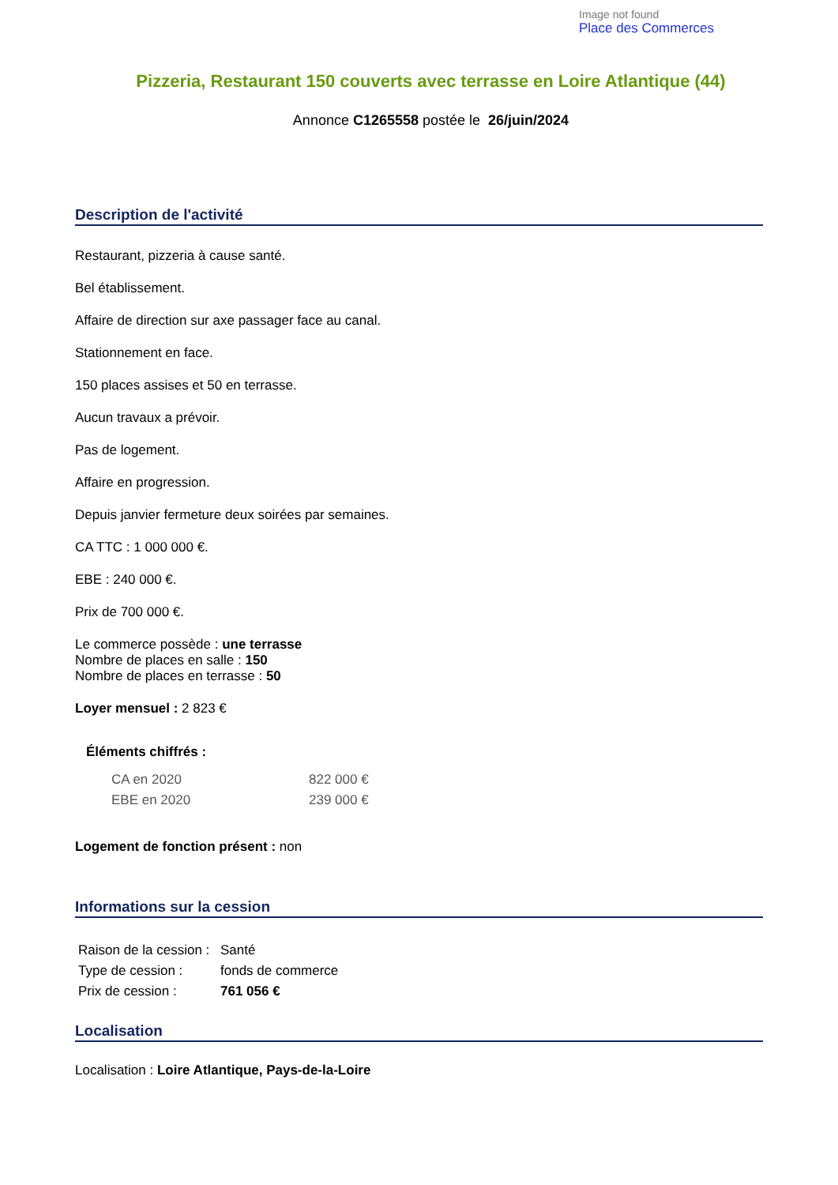Image not found
Place des Commerces
Pizzeria, Restaurant 150 couverts avec terrasse en Loire Atlantique (44)
Annonce C1265558 postée le 26/juin/2024
Description de l'activité
Restaurant, pizzeria à cause santé.
Bel établissement.
Affaire de direction sur axe passager face au canal.
Stationnement en face.
150 places assises et 50 en terrasse.
Aucun travaux a prévoir.
Pas de logement.
Affaire en progression.
Depuis janvier fermeture deux soirées par semaines.
CA TTC : 1 000 000 €.
EBE : 240 000 €.
Prix de 700 000 €.
Le commerce possède : une terrasse
Nombre de places en salle : 150
Nombre de places en terrasse : 50
Loyer mensuel : 2 823 €
Éléments chiffrés :
| CA en 2020 | 822 000 € |
| EBE en 2020 | 239 000 € |
Logement de fonction présent : non
Informations sur la cession
| Raison de la cession : | Santé |
| Type de cession : | fonds de commerce |
| Prix de cession : | 761 056 € |
Localisation
Localisation : Loire Atlantique, Pays-de-la-Loire